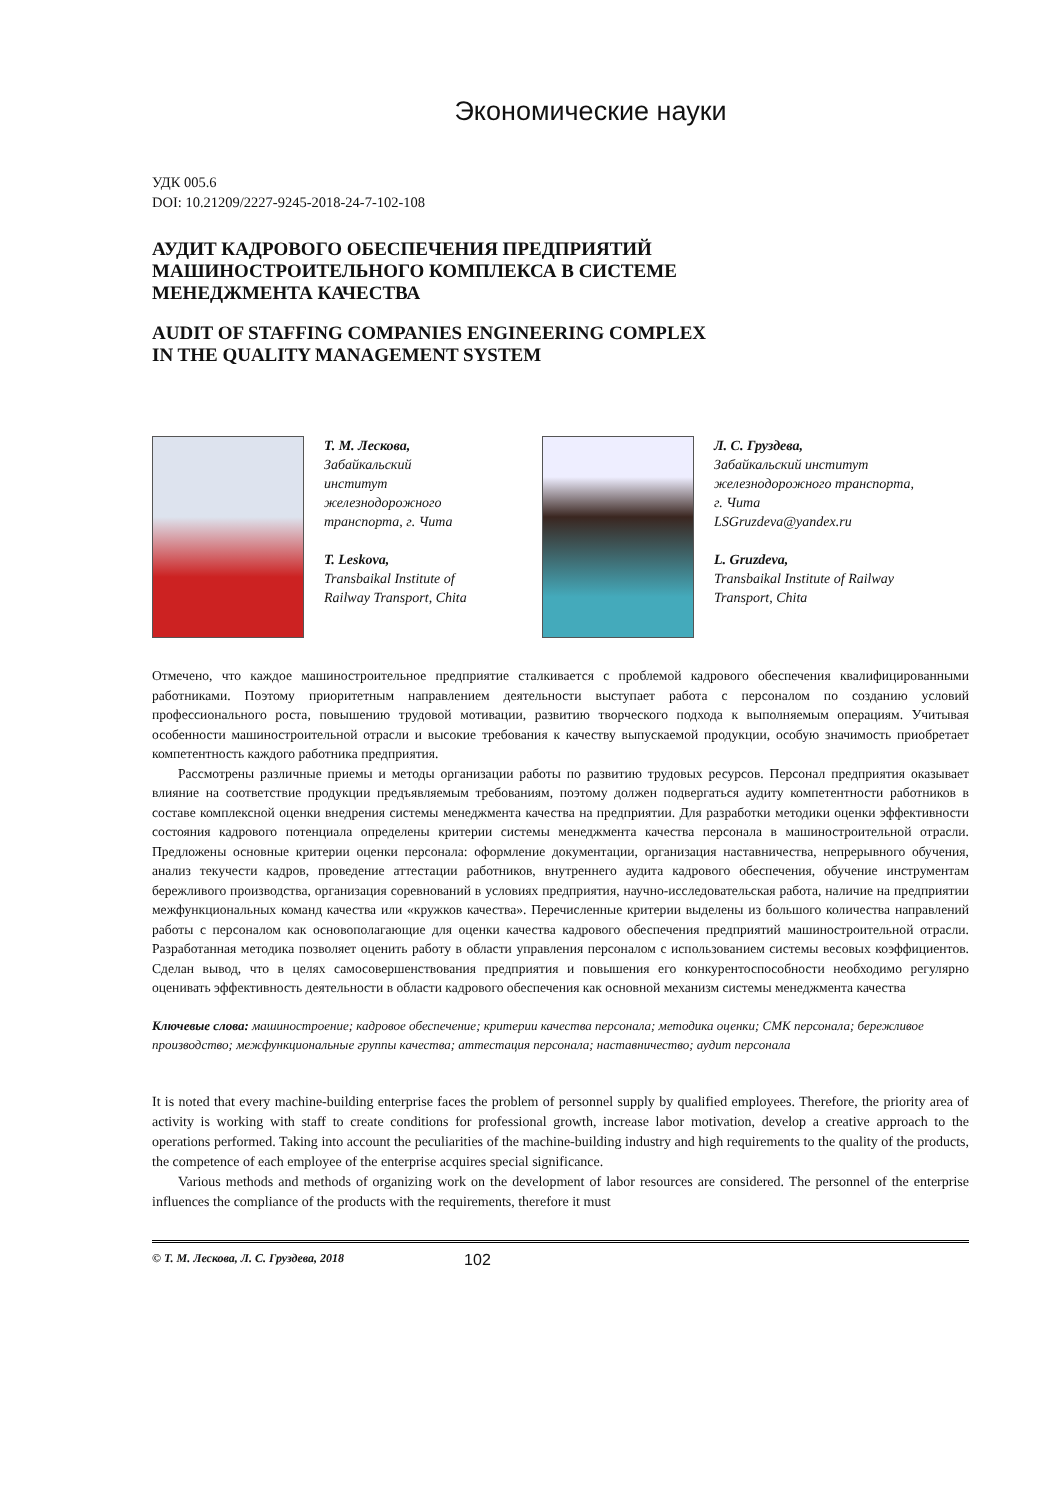Экономические науки
УДК 005.6
DOI: 10.21209/2227-9245-2018-24-7-102-108
АУДИТ КАДРОВОГО ОБЕСПЕЧЕНИЯ ПРЕДПРИЯТИЙ
МАШИНОСТРОИТЕЛЬНОГО КОМПЛЕКСА В СИСТЕМЕ
МЕНЕДЖМЕНТА КАЧЕСТВА
AUDIT OF STAFFING COMPANIES ENGINEERING COMPLEX
IN THE QUALITY MANAGEMENT SYSTEM
Т. М. Лескова,
Забайкальский
институт
железнодорожного
транспорта, г. Чита
T. Leskova,
Transbaikal Institute of
Railway Transport, Chita
Л. С. Груздева,
Забайкальский институт
железнодорожного транспорта,
г. Чита
LSGruzdeva@yandex.ru
L. Gruzdeva,
Transbaikal Institute of Railway
Transport, Chita
Отмечено, что каждое машиностроительное предприятие сталкивается с проблемой кадрового обеспечения квалифицированными работниками. Поэтому приоритетным направлением деятельности выступает работа с персоналом по созданию условий профессионального роста, повышению трудовой мотивации, развитию творческого подхода к выполняемым операциям. Учитывая особенности машиностроительной отрасли и высокие требования к качеству выпускаемой продукции, особую значимость приобретает компетентность каждого работника предприятия.
Рассмотрены различные приемы и методы организации работы по развитию трудовых ресурсов. Персонал предприятия оказывает влияние на соответствие продукции предъявляемым требованиям, поэтому должен подвергаться аудиту компетентности работников в составе комплексной оценки внедрения системы менеджмента качества на предприятии. Для разработки методики оценки эффективности состояния кадрового потенциала определены критерии системы менеджмента качества персонала в машиностроительной отрасли. Предложены основные критерии оценки персонала: оформление документации, организация наставничества, непрерывного обучения, анализ текучести кадров, проведение аттестации работников, внутреннего аудита кадрового обеспечения, обучение инструментам бережливого производства, организация соревнований в условиях предприятия, научно-исследовательская работа, наличие на предприятии межфункциональных команд качества или «кружков качества». Перечисленные критерии выделены из большого количества направлений работы с персоналом как основополагающие для оценки качества кадрового обеспечения предприятий машиностроительной отрасли. Разработанная методика позволяет оценить работу в области управления персоналом с использованием системы весовых коэффициентов. Сделан вывод, что в целях самосовершенствования предприятия и повышения его конкурентоспособности необходимо регулярно оценивать эффективность деятельности в области кадрового обеспечения как основной механизм системы менеджмента качества
Ключевые слова: машиностроение; кадровое обеспечение; критерии качества персонала; методика оценки; СМК персонала; бережливое производство; межфункциональные группы качества; аттестация персонала; наставничество; аудит персонала
It is noted that every machine-building enterprise faces the problem of personnel supply by qualified employees. Therefore, the priority area of activity is working with staff to create conditions for professional growth, increase labor motivation, develop a creative approach to the operations performed. Taking into account the peculiarities of the machine-building industry and high requirements to the quality of the products, the competence of each employee of the enterprise acquires special significance.
Various methods and methods of organizing work on the development of labor resources are considered. The personnel of the enterprise influences the compliance of the products with the requirements, therefore it must
© Т. М. Лескова, Л. С. Груздева, 2018 102